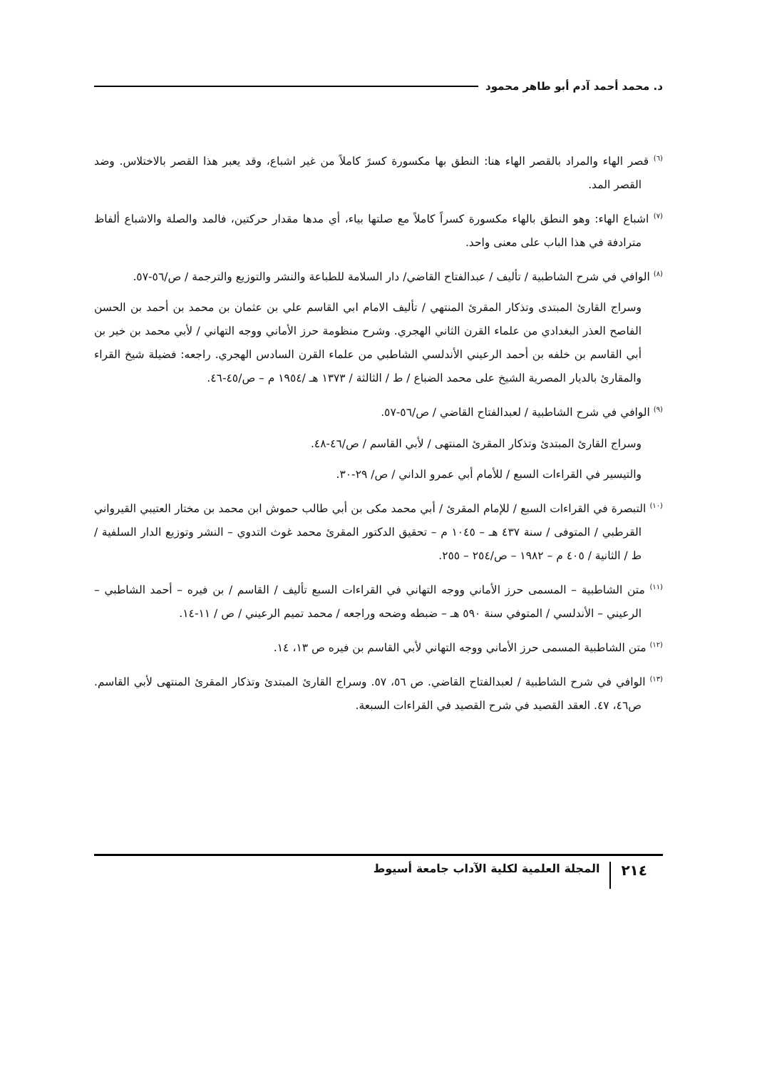د. محمد أحمد آدم أبو طاهر محمود
<sup>(٦)</sup> قصر الهاء والمراد بالقصر الهاء هنا: النطق بها مكسورة كسرً كاملاً من غير اشباع، وقد يعبر هذا القصر بالاختلاس. وضد القصر المد.
<sup>(٧)</sup> اشباع الهاء: وهو النطق بالهاء مكسورة كسراً كاملاً مع صلتها بياء، أي مدها مقدار حركتين، فالمد والصلة والاشباع ألفاظ مترادفة في هذا الباب على معنى واحد.
<sup>(٨)</sup> الوافي في شرح الشاطبية / تأليف / عبدالفتاح القاضي/ دار السلامة للطباعة والنشر والتوزيع والترجمة / ص/٥٦-٥٧.
وسراج القارئ المبتدى وتذكار المقرئ المنتهي / تأليف الامام ابي القاسم علي بن عثمان بن محمد بن أحمد بن الحسن الفاصح العذر البغدادي من علماء القرن الثاني الهجري. وشرح منظومة حرز الأماني ووجه التهاني / لأبي محمد بن خير بن أبي القاسم بن خلفه بن أحمد الرعيني الأندلسي الشاطبي من علماء القرن السادس الهجري. راجعه: فضيلة شيخ القراء والمقارئ بالديار المصرية الشيخ على محمد الضباع / ط / الثالثة / ١٣٧٣ هـ /١٩٥٤ م – ص/٤٥-٤٦.
<sup>(٩)</sup> الوافي في شرح الشاطبية / لعبدالفتاح القاضي / ص/٥٦-٥٧.
وسراج القارئ المبتدئ وتذكار المقرئ المنتهى / لأبي القاسم / ص/٤٦-٤٨.
والتيسير في القراءات السبع / للأمام أبي عمرو الداني / ص/ ٢٩-٣٠.
<sup>(١٠)</sup> التبصرة في القراءات السبع / للإمام المقرئ / أبي محمد مكى بن أبي طالب حموش ابن محمد بن مختار العتيبي القيرواني القرطبي / المتوفى / سنة ٤٣٧ هـ – ١٠٤٥ م – تحقيق الدكتور المقرئ محمد غوث التدوي – النشر وتوزيع الدار السلفية / ط / الثانية / ٤٠٥ م – ١٩٨٢ – ص/٢٥٤ – ٢٥٥.
<sup>(١١)</sup> متن الشاطبية – المسمى حرز الأماني ووجه التهاني في القراءات السبع تأليف / القاسم / بن فيره – أحمد الشاطبي – الرعيني – الأندلسي / المتوفي سنة ٥٩٠ هـ – ضبطه وضحه وراجعه / محمد تميم الرعيني / ص / ١١-١٤.
<sup>(١٢)</sup> متن الشاطبية المسمى حرز الأماني ووجه التهاني لأبي القاسم بن فيره ص ١٣، ١٤.
<sup>(١٣)</sup> الوافي في شرح الشاطبية / لعبدالفتاح القاضي. ص ٥٦، ٥٧. وسراج القارئ المبتدئ وتذكار المقرئ المنتهى لأبي القاسم. ص٤٦، ٤٧. العقد القصيد في شرح القصيد في القراءات السبعة.
٢١٤ المجلة العلمية لكلية الآداب جامعة أسيوط